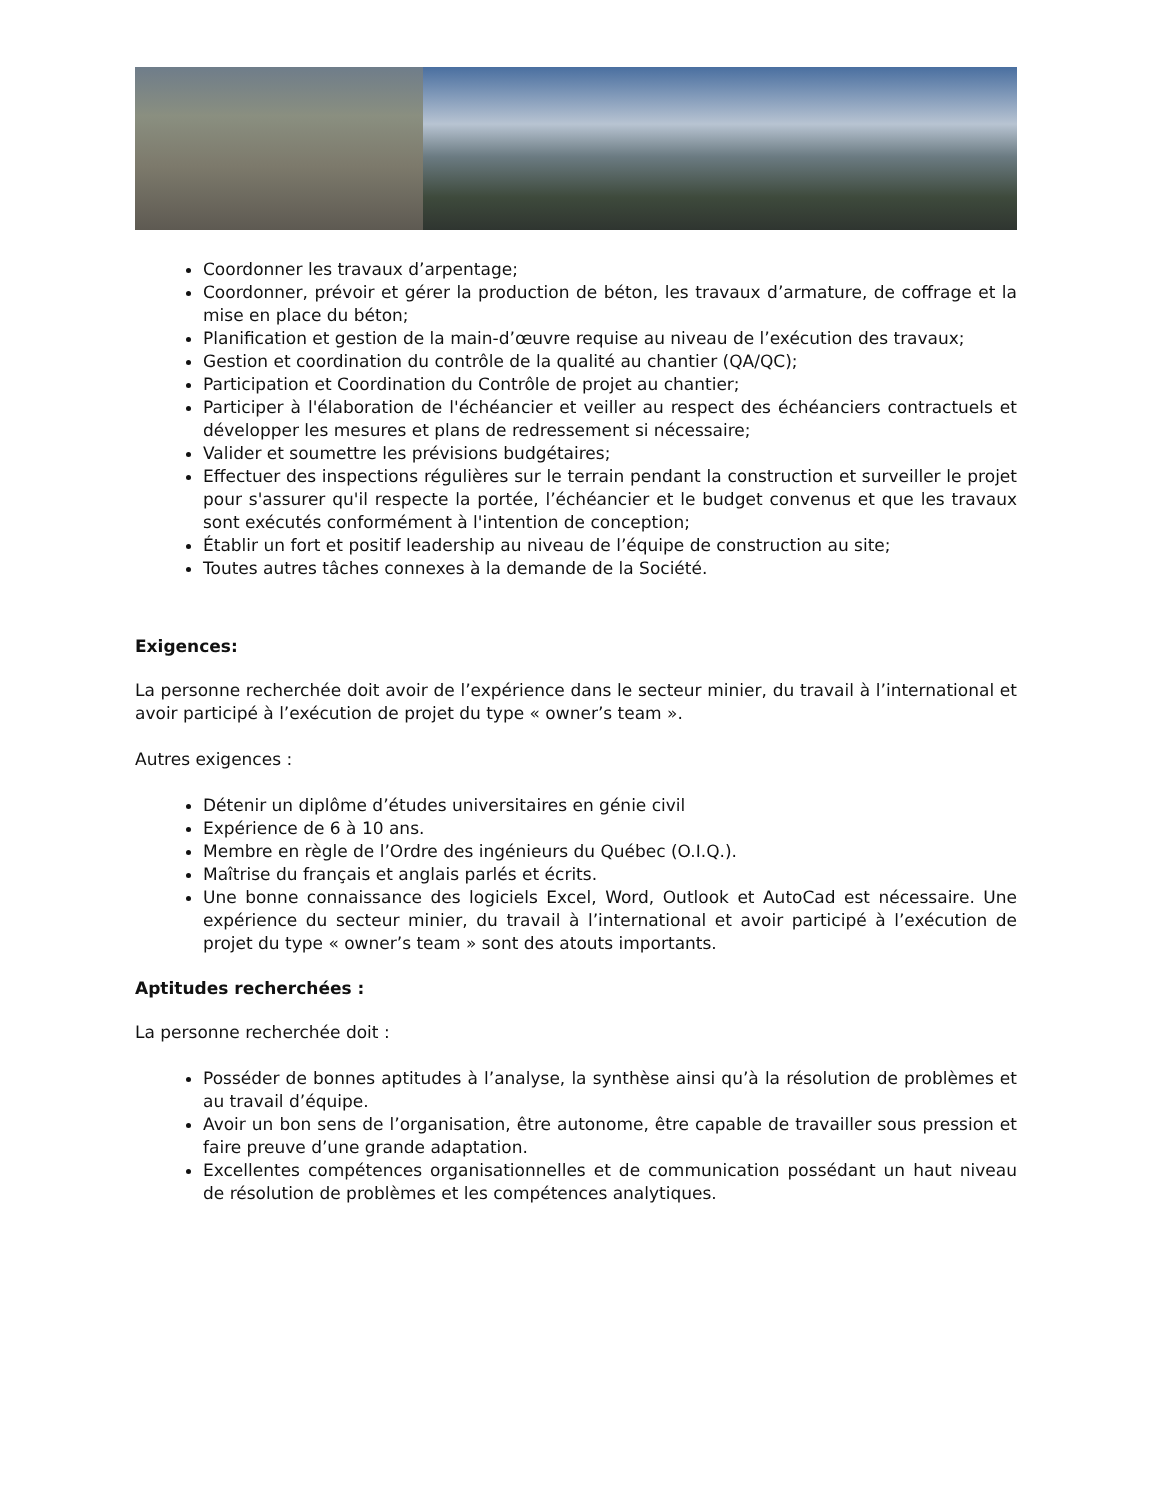Coordonner les travaux d’arpentage;
Coordonner, prévoir et gérer la production de béton, les travaux d’armature, de coffrage et la mise en place du béton;
Planification et gestion de la main-d’œuvre requise au niveau de l’exécution des travaux;
Gestion et coordination du contrôle de la qualité au chantier (QA/QC);
Participation et Coordination du Contrôle de projet au chantier;
Participer à l'élaboration de l'échéancier et veiller au respect des échéanciers contractuels et développer les mesures et plans de redressement si nécessaire;
Valider et soumettre les prévisions budgétaires;
Effectuer des inspections régulières sur le terrain pendant la construction et surveiller le projet pour s'assurer qu'il respecte la portée, l’échéancier et le budget convenus et que les travaux sont exécutés conformément à l'intention de conception;
Établir un fort et positif leadership au niveau de l’équipe de construction au site;
Toutes autres tâches connexes à la demande de la Société.
Exigences:
La personne recherchée doit avoir de l’expérience dans le secteur minier, du travail à l’international et avoir participé à l’exécution de projet du type « owner’s team ».
Autres exigences :
Détenir un diplôme d’études universitaires en génie civil
Expérience de 6 à 10 ans.
Membre en règle de l’Ordre des ingénieurs du Québec (O.I.Q.).
Maîtrise du français et anglais parlés et écrits.
Une bonne connaissance des logiciels Excel, Word, Outlook et AutoCad est nécessaire. Une expérience du secteur minier, du travail à l’international et avoir participé à l’exécution de projet du type « owner’s team » sont des atouts importants.
Aptitudes recherchées :
La personne recherchée doit :
Posséder de bonnes aptitudes à l’analyse, la synthèse ainsi qu’à la résolution de problèmes et au travail d’équipe.
Avoir un bon sens de l’organisation, être autonome, être capable de travailler sous pression et faire preuve d’une grande adaptation.
Excellentes compétences organisationnelles et de communication possédant un haut niveau de résolution de problèmes et les compétences analytiques.